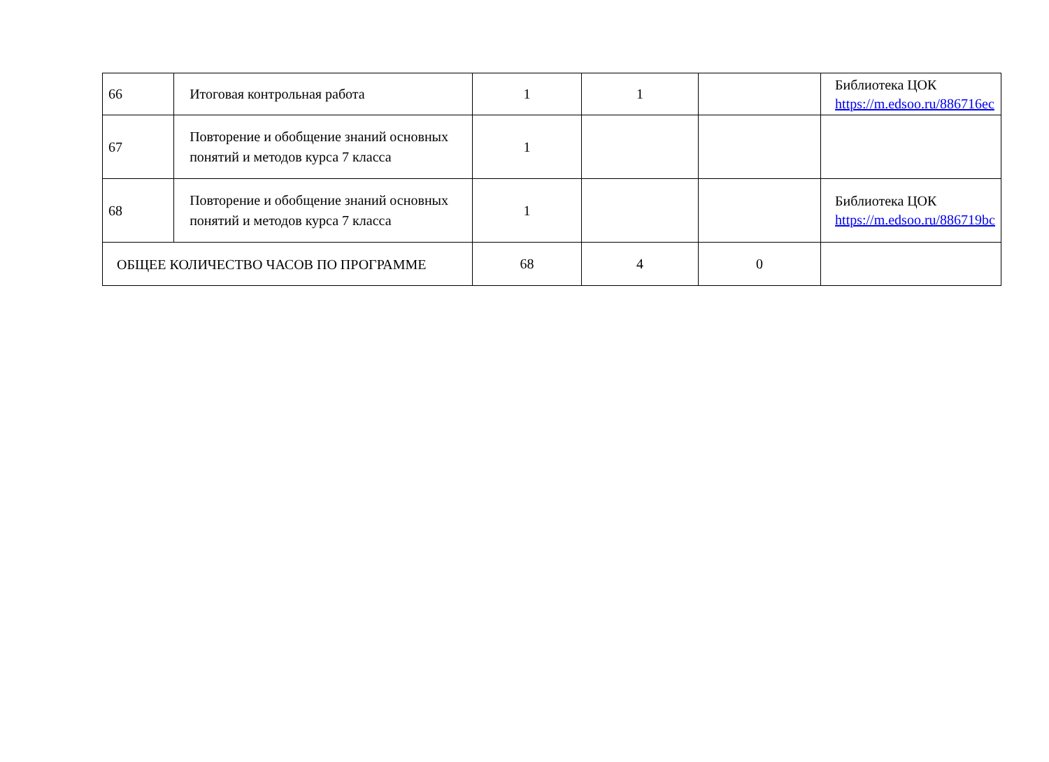| 66 | Итоговая контрольная работа | 1 | 1 | | Библиотека ЦОК https://m.edsoo.ru/886716ec |
| 67 | Повторение и обобщение знаний основных понятий и методов курса 7 класса | 1 | | | |
| 68 | Повторение и обобщение знаний основных понятий и методов курса 7 класса | 1 | | | Библиотека ЦОК https://m.edsoo.ru/886719bc |
| ОБЩЕЕ КОЛИЧЕСТВО ЧАСОВ ПО ПРОГРАММЕ | | 68 | 4 | 0 | |